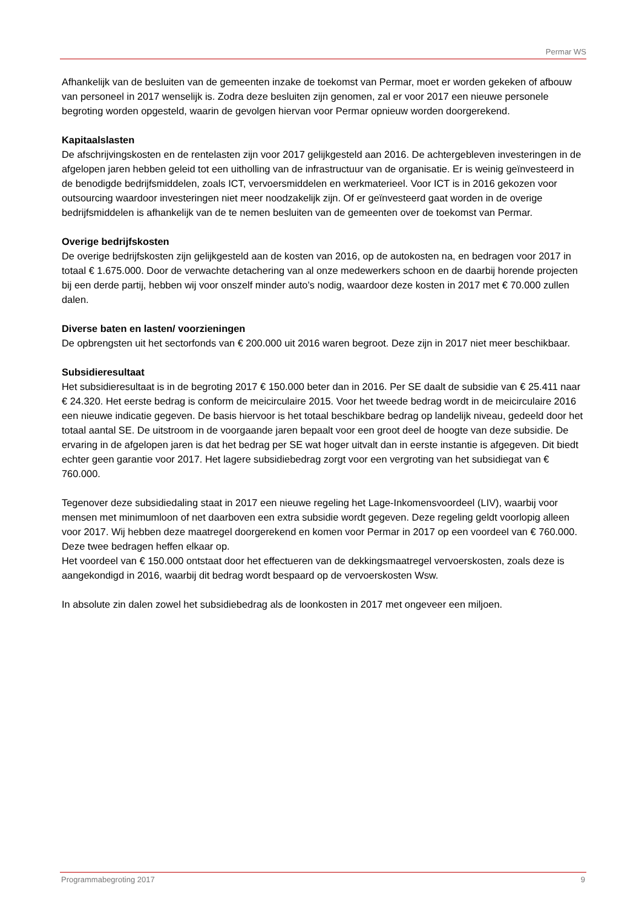Permar WS
Afhankelijk van de besluiten van de gemeenten inzake de toekomst van Permar, moet er worden gekeken of afbouw van personeel in 2017 wenselijk is. Zodra deze besluiten zijn genomen, zal er voor 2017 een nieuwe personele begroting worden opgesteld, waarin de gevolgen hiervan voor Permar opnieuw worden doorgerekend.
Kapitaalslasten
De afschrijvingskosten en de rentelasten zijn voor 2017 gelijkgesteld aan 2016. De achtergebleven investeringen in de afgelopen jaren hebben geleid tot een uitholling van de infrastructuur van de organisatie. Er is weinig geïnvesteerd in de benodigde bedrijfsmiddelen, zoals ICT, vervoersmiddelen en werkmaterieel. Voor ICT is in 2016 gekozen voor outsourcing waardoor investeringen niet meer noodzakelijk zijn. Of er geïnvesteerd gaat worden in de overige bedrijfsmiddelen is afhankelijk van de te nemen besluiten van de gemeenten over de toekomst van Permar.
Overige bedrijfskosten
De overige bedrijfskosten zijn gelijkgesteld aan de kosten van 2016, op de autokosten na, en bedragen voor 2017 in totaal € 1.675.000. Door de verwachte detachering van al onze medewerkers schoon en de daarbij horende projecten bij een derde partij, hebben wij voor onszelf minder auto’s nodig, waardoor deze kosten in 2017 met € 70.000 zullen dalen.
Diverse baten en lasten/ voorzieningen
De opbrengsten uit het sectorfonds van € 200.000 uit 2016 waren begroot. Deze zijn in 2017 niet meer beschikbaar.
Subsidieresultaat
Het subsidieresultaat is in de begroting 2017 € 150.000 beter dan in 2016. Per SE daalt de subsidie van € 25.411 naar € 24.320. Het eerste bedrag is conform de meicirculaire 2015. Voor het tweede bedrag wordt in de meicirculaire 2016 een nieuwe indicatie gegeven. De basis hiervoor is het totaal beschikbare bedrag op landelijk niveau, gedeeld door het totaal aantal SE. De uitstroom in de voorgaande jaren bepaalt voor een groot deel de hoogte van deze subsidie. De ervaring in de afgelopen jaren is dat het bedrag per SE wat hoger uitvalt dan in eerste instantie is afgegeven. Dit biedt echter geen garantie voor 2017. Het lagere subsidiebedrag zorgt voor een vergroting van het subsidiegat van € 760.000.
Tegenover deze subsidiedaling staat in 2017 een nieuwe regeling het Lage-Inkomensvoordeel (LIV), waarbij voor mensen met minimumloon of net daarboven een extra subsidie wordt gegeven. Deze regeling geldt voorlopig alleen voor 2017. Wij hebben deze maatregel doorgerekend en komen voor Permar in 2017 op een voordeel van € 760.000. Deze twee bedragen heffen elkaar op.
Het voordeel van € 150.000 ontstaat door het effectueren van de dekkingsmaatregel vervoerskosten, zoals deze is aangekondigd in 2016, waarbij dit bedrag wordt bespaard op de vervoerskosten Wsw.
In absolute zin dalen zowel het subsidiebedrag als de loonkosten in 2017 met ongeveer een miljoen.
Programmabegroting 2017 9